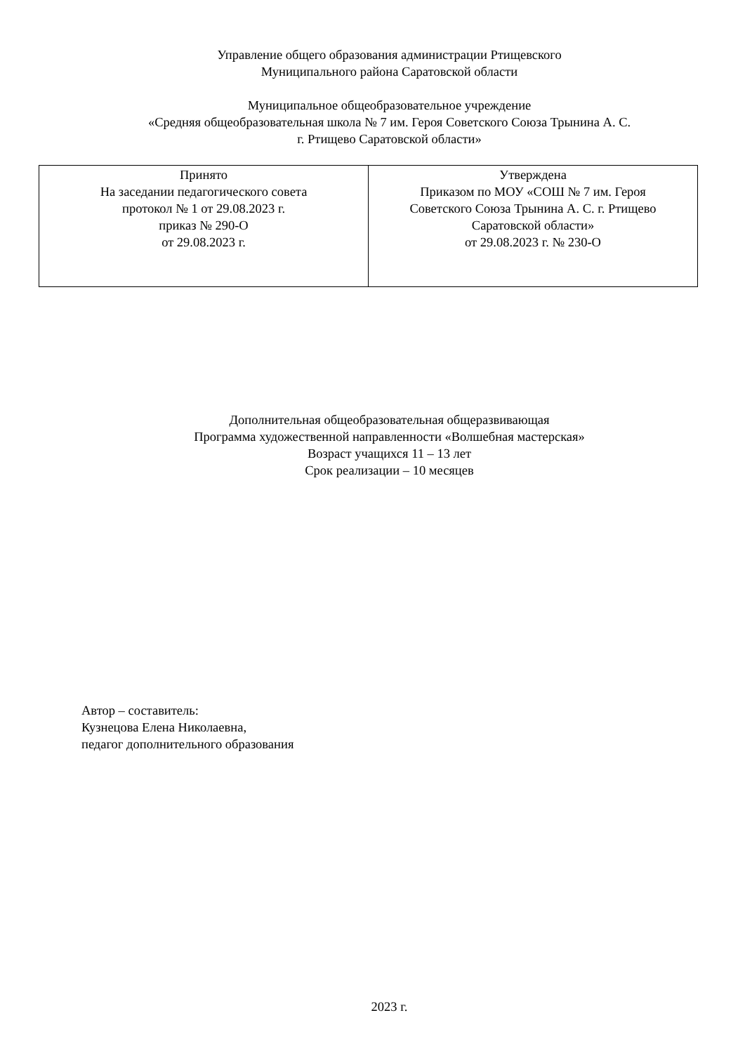Управление общего образования администрации Ртищевского
Муниципального района Саратовской области
Муниципальное общеобразовательное учреждение
«Средняя общеобразовательная школа № 7 им. Героя Советского Союза Трынина А. С.
г. Ртищево Саратовской области»
| Принято На заседании педагогического совета протокол № 1 от 29.08.2023 г. приказ № 290-О от 29.08.2023 г. | Утверждена Приказом по МОУ «СОШ № 7 им. Героя Советского Союза Трынина А. С. г. Ртищево Саратовской области» от 29.08.2023 г. № 230-О |
Дополнительная общеобразовательная общеразвивающая
Программа художественной направленности «Волшебная мастерская»
Возраст учащихся 11 – 13 лет
Срок реализации – 10 месяцев
Автор – составитель:
Кузнецова Елена Николаевна,
педагог дополнительного образования
2023 г.